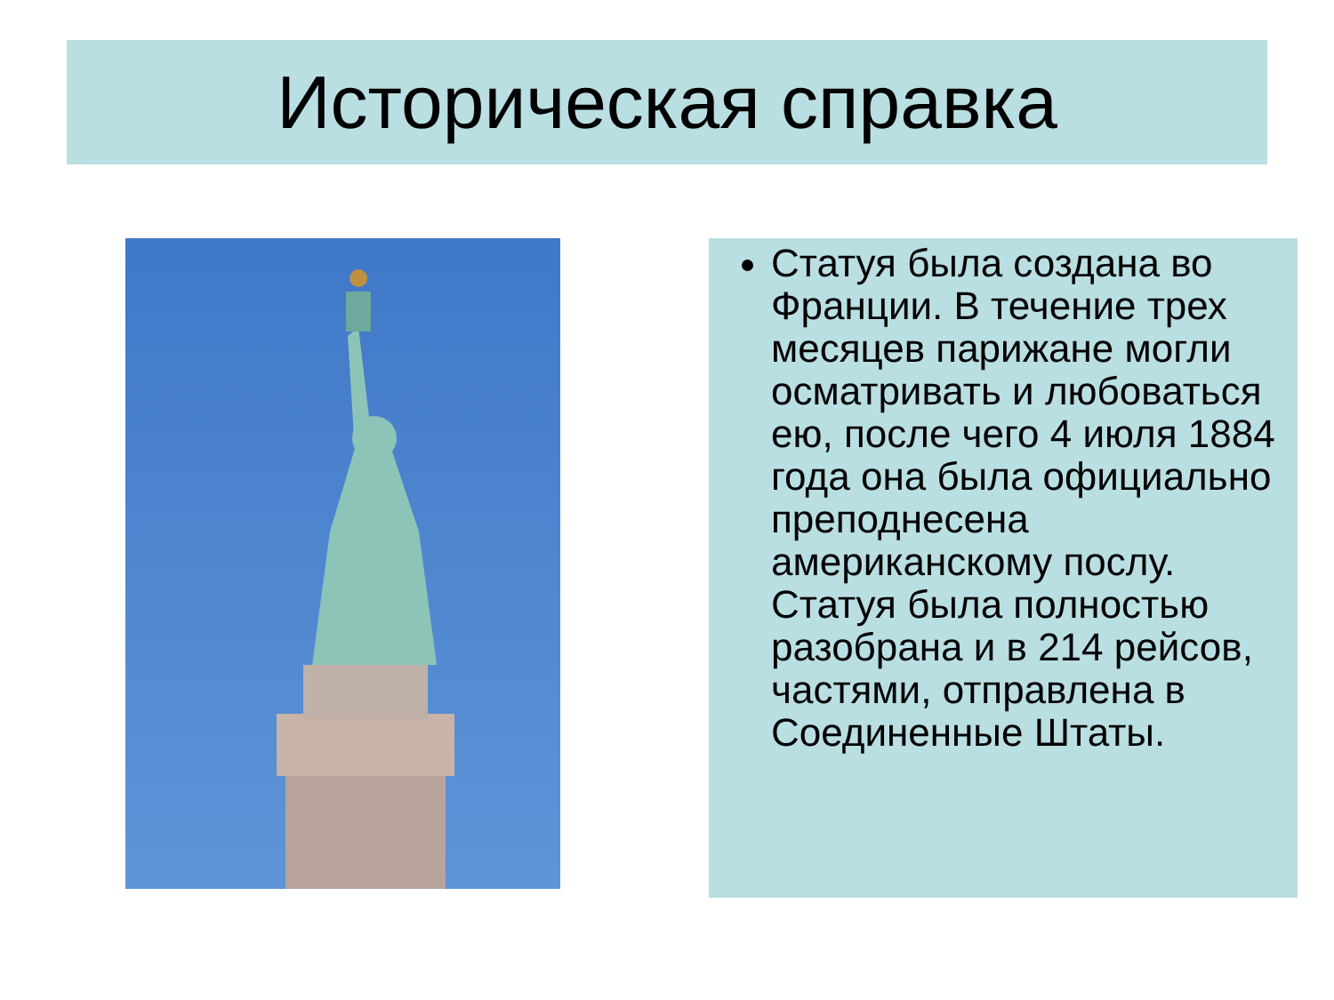Историческая справка
Статуя была создана во Франции. В течение трех месяцев парижане могли осматривать и любоваться ею, после чего 4 июля 1884 года она была официально преподнесена американскому послу. Статуя была полностью разобрана и в 214 рейсов, частями, отправлена в Соединенные Штаты.